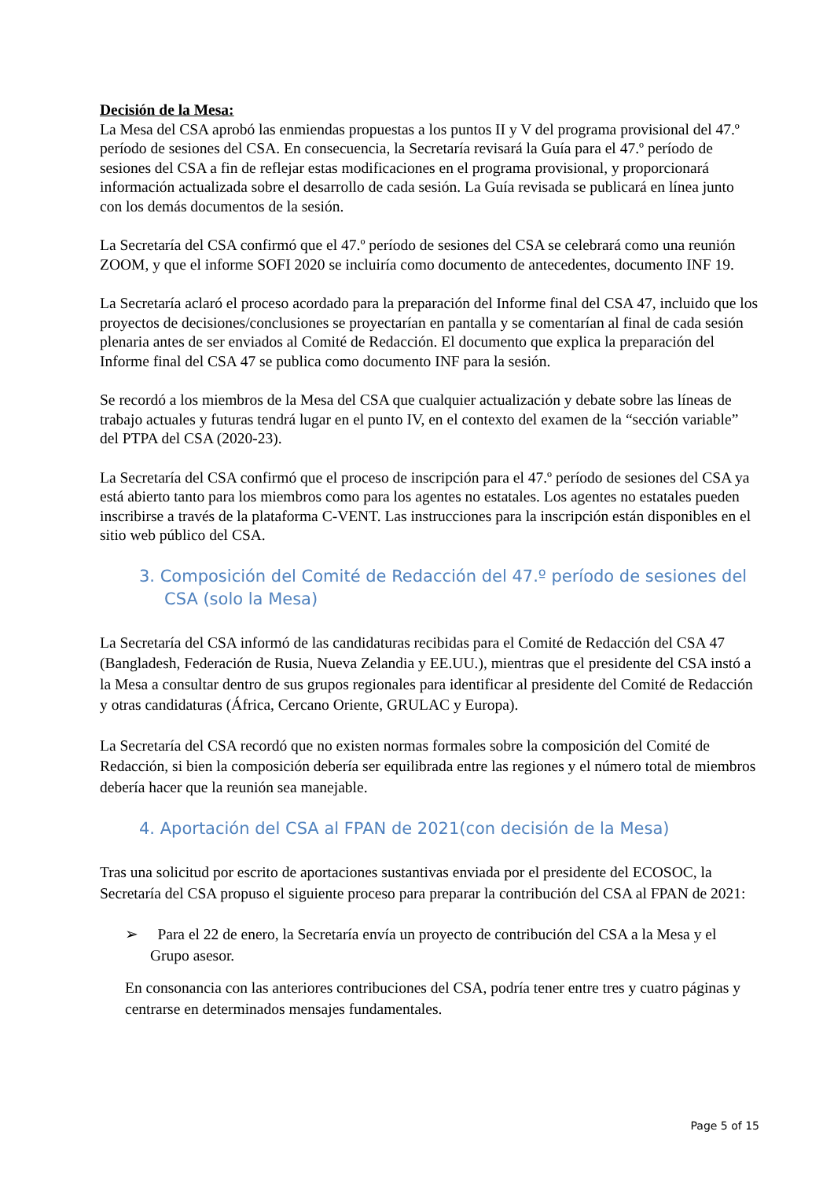Decisión de la Mesa:
La Mesa del CSA aprobó las enmiendas propuestas a los puntos II y V del programa provisional del 47.º período de sesiones del CSA. En consecuencia, la Secretaría revisará la Guía para el 47.º período de sesiones del CSA a fin de reflejar estas modificaciones en el programa provisional, y proporcionará información actualizada sobre el desarrollo de cada sesión. La Guía revisada se publicará en línea junto con los demás documentos de la sesión.
La Secretaría del CSA confirmó que el 47.º período de sesiones del CSA se celebrará como una reunión ZOOM, y que el informe SOFI 2020 se incluiría como documento de antecedentes, documento INF 19.
La Secretaría aclaró el proceso acordado para la preparación del Informe final del CSA 47, incluido que los proyectos de decisiones/conclusiones se proyectarían en pantalla y se comentarían al final de cada sesión plenaria antes de ser enviados al Comité de Redacción. El documento que explica la preparación del Informe final del CSA 47 se publica como documento INF para la sesión.
Se recordó a los miembros de la Mesa del CSA que cualquier actualización y debate sobre las líneas de trabajo actuales y futuras tendrá lugar en el punto IV, en el contexto del examen de la “sección variable” del PTPA del CSA (2020-23).
La Secretaría del CSA confirmó que el proceso de inscripción para el 47.º período de sesiones del CSA ya está abierto tanto para los miembros como para los agentes no estatales. Los agentes no estatales pueden inscribirse a través de la plataforma C-VENT. Las instrucciones para la inscripción están disponibles en el sitio web público del CSA.
3. Composición del Comité de Redacción del 47.º período de sesiones del CSA (solo la Mesa)
La Secretaría del CSA informó de las candidaturas recibidas para el Comité de Redacción del CSA 47 (Bangladesh, Federación de Rusia, Nueva Zelandia y EE.UU.), mientras que el presidente del CSA instó a la Mesa a consultar dentro de sus grupos regionales para identificar al presidente del Comité de Redacción y otras candidaturas (África, Cercano Oriente, GRULAC y Europa).
La Secretaría del CSA recordó que no existen normas formales sobre la composición del Comité de Redacción, si bien la composición debería ser equilibrada entre las regiones y el número total de miembros debería hacer que la reunión sea manejable.
4. Aportación del CSA al FPAN de 2021(con decisión de la Mesa)
Tras una solicitud por escrito de aportaciones sustantivas enviada por el presidente del ECOSOC, la Secretaría del CSA propuso el siguiente proceso para preparar la contribución del CSA al FPAN de 2021:
➢ Para el 22 de enero, la Secretaría envía un proyecto de contribución del CSA a la Mesa y el Grupo asesor.
En consonancia con las anteriores contribuciones del CSA, podría tener entre tres y cuatro páginas y centrarse en determinados mensajes fundamentales.
Page 5 of 15